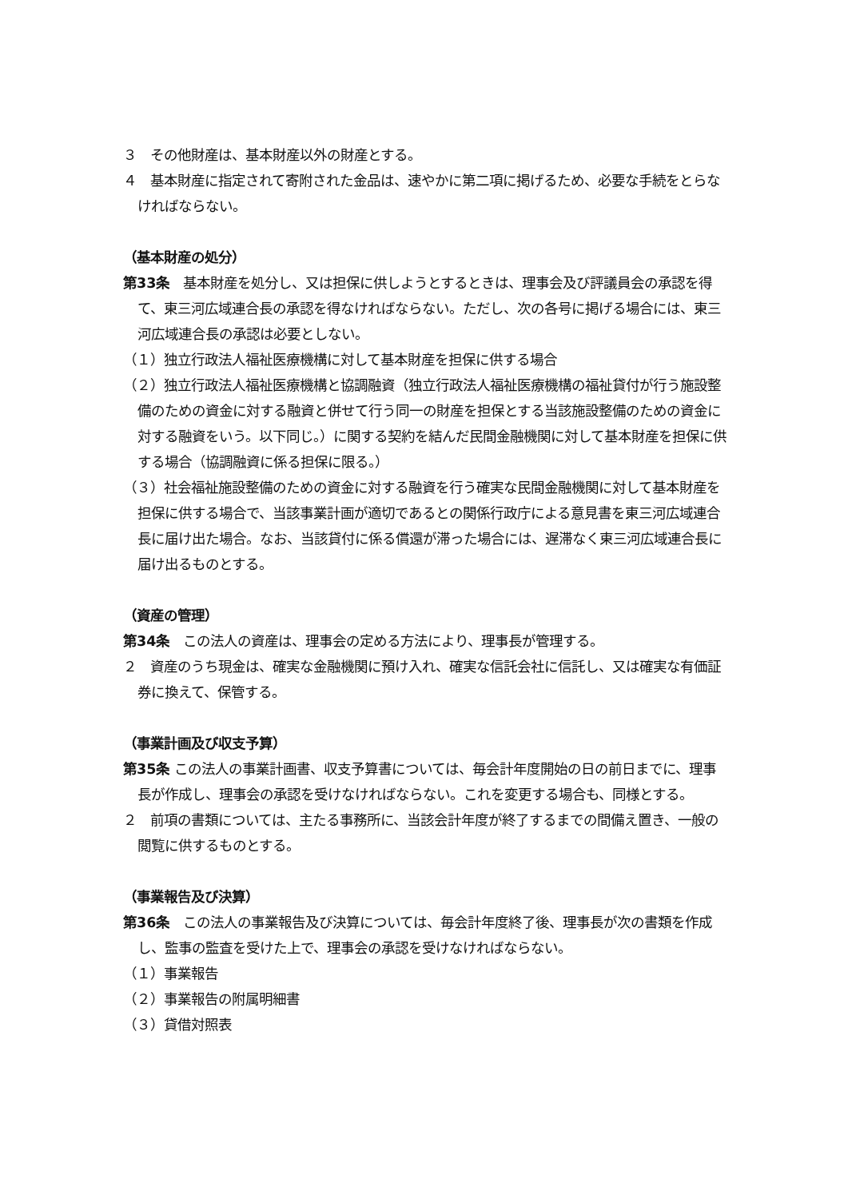３　その他財産は、基本財産以外の財産とする。
４　基本財産に指定されて寄附された金品は、速やかに第二項に掲げるため、必要な手続をとらなければならない。
（基本財産の処分）
第33条　基本財産を処分し、又は担保に供しようとするときは、理事会及び評議員会の承認を得て、東三河広域連合長の承認を得なければならない。ただし、次の各号に掲げる場合には、東三河広域連合長の承認は必要としない。
（１）独立行政法人福祉医療機構に対して基本財産を担保に供する場合
（２）独立行政法人福祉医療機構と協調融資（独立行政法人福祉医療機構の福祉貸付が行う施設整備のための資金に対する融資と併せて行う同一の財産を担保とする当該施設整備のための資金に対する融資をいう。以下同じ。）に関する契約を結んだ民間金融機関に対して基本財産を担保に供する場合（協調融資に係る担保に限る。）
（３）社会福祉施設整備のための資金に対する融資を行う確実な民間金融機関に対して基本財産を担保に供する場合で、当該事業計画が適切であるとの関係行政庁による意見書を東三河広域連合長に届け出た場合。なお、当該貸付に係る償還が滞った場合には、遅滞なく東三河広域連合長に届け出るものとする。
（資産の管理）
第34条　この法人の資産は、理事会の定める方法により、理事長が管理する。
２　資産のうち現金は、確実な金融機関に預け入れ、確実な信託会社に信託し、又は確実な有価証券に換えて、保管する。
（事業計画及び収支予算）
第35条 この法人の事業計画書、収支予算書については、毎会計年度開始の日の前日までに、理事長が作成し、理事会の承認を受けなければならない。これを変更する場合も、同様とする。
２　前項の書類については、主たる事務所に、当該会計年度が終了するまでの間備え置き、一般の閲覧に供するものとする。
（事業報告及び決算）
第36条　この法人の事業報告及び決算については、毎会計年度終了後、理事長が次の書類を作成し、監事の監査を受けた上で、理事会の承認を受けなければならない。
（１）事業報告
（２）事業報告の附属明細書
（３）貸借対照表